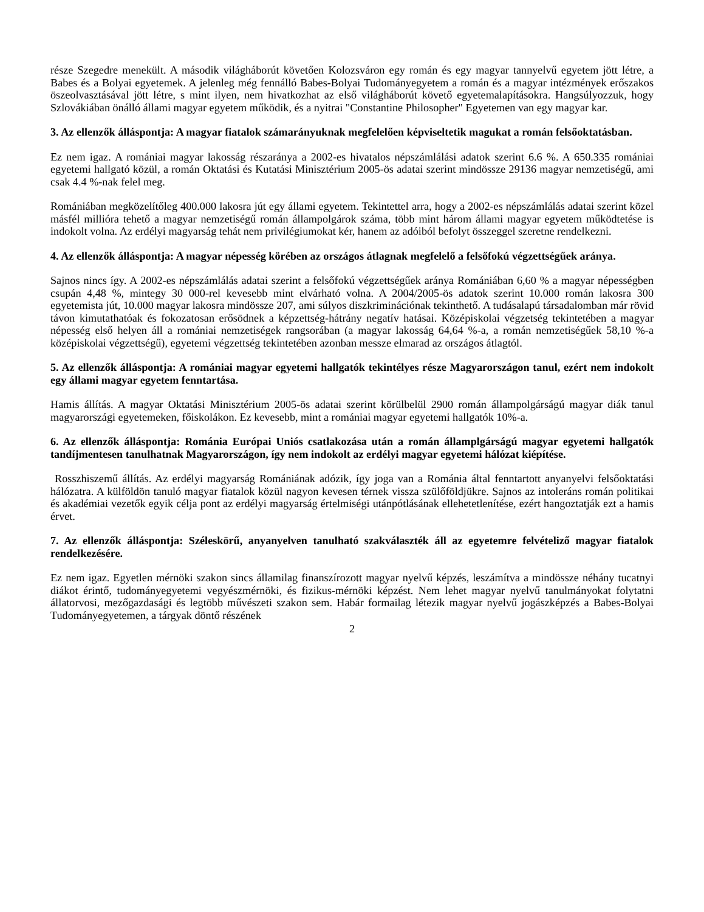része Szegedre menekült. A második világháborút követően Kolozsváron egy román és egy magyar tannyelvű egyetem jött létre, a Babes és a Bolyai egyetemek. A jelenleg még fennálló Babes-Bolyai Tudományegyetem a román és a magyar intézmények erőszakos öszeolvasztásával jött létre, s mint ilyen, nem hivatkozhat az első világháborút követő egyetemalapításokra. Hangsúlyozzuk, hogy Szlovákiában önálló állami magyar egyetem működik, és a nyitrai "Constantine Philosopher" Egyetemen van egy magyar kar.
3. Az ellenzők álláspontja: A magyar fiatalok számarányuknak megfelelően képviseltetik magukat a román felsőoktatásban.
Ez nem igaz. A romániai magyar lakosság részaránya a 2002-es hivatalos népszámlálási adatok szerint 6.6 %. A 650.335 romániai egyetemi hallgató közül, a román Oktatási és Kutatási Minisztérium 2005-ös adatai szerint mindössze 29136 magyar nemzetiségű, ami csak 4.4 %-nak felel meg.
Romániában megközelítőleg 400.000 lakosra jút egy állami egyetem. Tekintettel arra, hogy a 2002-es népszámlálás adatai szerint közel másfél millióra tehető a magyar nemzetiségű román állampolgárok száma, több mint három állami magyar egyetem működtetése is indokolt volna. Az erdélyi magyarság tehát nem privilégiumokat kér, hanem az adóiból befolyt összeggel szeretne rendelkezni.
4. Az ellenzők álláspontja: A magyar népesség körében az országos átlagnak megfelelő a felsőfokú végzettségűek aránya.
Sajnos nincs így. A 2002-es népszámlálás adatai szerint a felsőfokú végzettségűek aránya Romániában 6,60 % a magyar népességben csupán 4,48 %, mintegy 30 000-rel kevesebb mint elvárható volna. A 2004/2005-ös adatok szerint 10.000 román lakosra 300 egyetemista jút, 10.000 magyar lakosra mindössze 207, ami súlyos diszkriminációnak tekinthető. A tudásalapú társadalomban már rövid távon kimutathatóak és fokozatosan erősödnek a képzettség-hátrány negatív hatásai. Középiskolai végzetség tekintetében a magyar népesség első helyen áll a romániai nemzetiségek rangsorában (a magyar lakosság 64,64 %-a, a román nemzetiségűek 58,10 %-a középiskolai végzettségű), egyetemi végzettség tekintetében azonban messze elmarad az országos átlagtól.
5. Az ellenzők álláspontja: A romániai magyar egyetemi hallgatók tekintélyes része Magyarországon tanul, ezért nem indokolt egy állami magyar egyetem fenntartása.
Hamis állítás. A magyar Oktatási Minisztérium 2005-ös adatai szerint körülbelül 2900 román állampolgárságú magyar diák tanul magyarországi egyetemeken, főiskolákon. Ez kevesebb, mint a romániai magyar egyetemi hallgatók 10%-a.
6. Az ellenzők álláspontja: Románia Európai Uniós csatlakozása után a román államplgárságú magyar egyetemi hallgatók tandíjmentesen tanulhatnak Magyarországon, így nem indokolt az erdélyi magyar egyetemi hálózat kiépítése.
Rosszhiszemű állítás. Az erdélyi magyarság Romániának adózik, így joga van a Románia által fenntartott anyanyelvi felsőoktatási hálózatra. A külföldön tanuló magyar fiatalok közül nagyon kevesen térnek vissza szülőföldjükre. Sajnos az intoleráns román politikai és akadémiai vezetők egyik célja pont az erdélyi magyarság értelmiségi utánpótlásának ellehetetlenítése, ezért hangoztatják ezt a hamis érvet.
7. Az ellenzők álláspontja: Széleskörű, anyanyelven tanulható szakválaszték áll az egyetemre felvételiző magyar fiatalok rendelkezésére.
Ez nem igaz. Egyetlen mérnöki szakon sincs államilag finanszírozott magyar nyelvű képzés, leszámítva a mindössze néhány tucatnyi diákot érintő, tudományegyetemi vegyészmérnöki, és fizikus-mérnöki képzést. Nem lehet magyar nyelvű tanulmányokat folytatni állatorvosi, mezőgazdasági és legtöbb művészeti szakon sem. Habár formailag létezik magyar nyelvű jogászképzés a Babes-Bolyai Tudományegyetemen, a tárgyak döntő részének
2